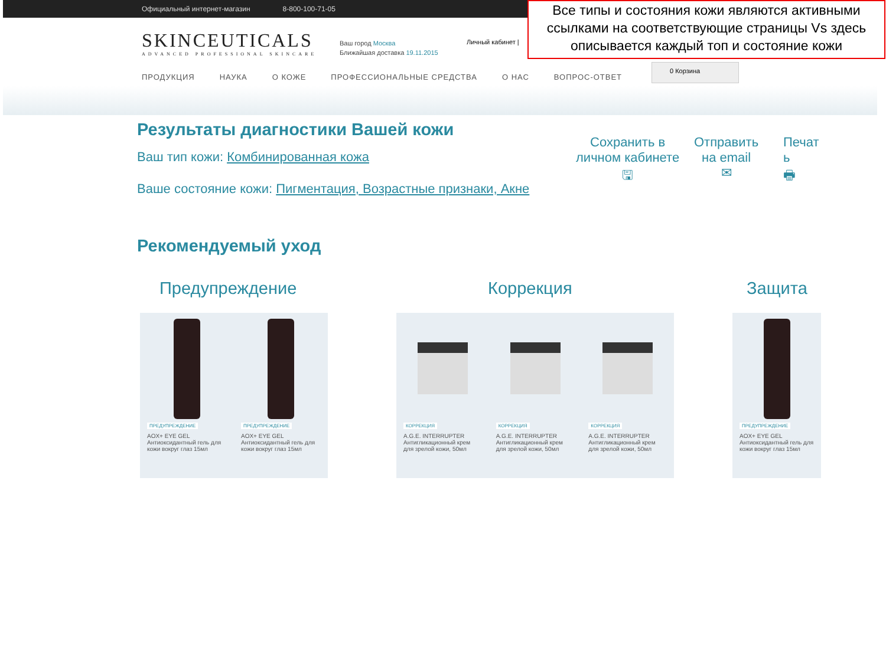Официальный интернет-магазин 8-800-100-71-05
SKINCEUTICALS
ADVANCED PROFESSIONAL SKINCARE
Ваш город Москва
Ближайшая доставка 19.11.2015
Личный кабинет |
ПРОДУКЦИЯ НАУКА О КОЖЕ ПРОФЕССИОНАЛЬНЫЕ СРЕДСТВА О НАС ВОПРОС-ОТВЕТ
0 Корзина
Все типы и состояния кожи являются активными ссылками на соответствующие страницы Vs здесь описывается каждый топ и состояние кожи
Результаты диагностики Вашей кожи
Ваш тип кожи: Комбинированная кожа
Ваше состояние кожи: Пигментация, Возрастные признаки, Акне
Сохранить в
личном кабинете
🖫
Отправить
на email
✉
Печат
ь
🖶
Рекомендуемый уход
Предупреждение Коррекция Защита
ПРЕДУПРЕЖДЕНИЕ
AOX+ EYE GEL
Антиоксидантный гель для кожи вокруг глаз 15мл
ПРЕДУПРЕЖДЕНИЕ
AOX+ EYE GEL
Антиоксидантный гель для кожи вокруг глаз 15мл
КОРРЕКЦИЯ
A.G.E. INTERRUPTER
Антигликационный крем для зрелой кожи, 50мл
КОРРЕКЦИЯ
A.G.E. INTERRUPTER
Антигликационный крем для зрелой кожи, 50мл
КОРРЕКЦИЯ
A.G.E. INTERRUPTER
Антигликационный крем для зрелой кожи, 50мл
ПРЕДУПРЕЖДЕНИЕ
AOX+ EYE GEL
Антиоксидантный гель для кожи вокруг глаз 15мл